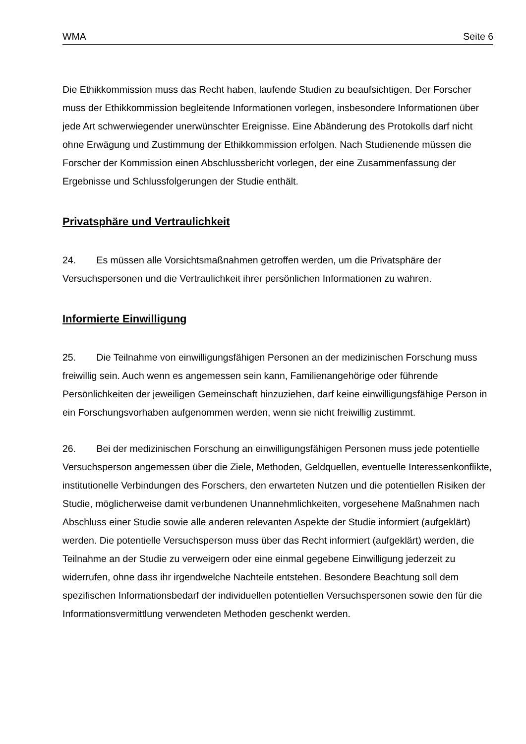WMA Seite 6
Die Ethikkommission muss das Recht haben, laufende Studien zu beaufsichtigen. Der Forscher muss der Ethikkommission begleitende Informationen vorlegen, insbesondere Informationen über jede Art schwerwiegender unerwünschter Ereignisse. Eine Abänderung des Protokolls darf nicht ohne Erwägung und Zustimmung der Ethikkommission erfolgen. Nach Studienende müssen die Forscher der Kommission einen Abschlussbericht vorlegen, der eine Zusammenfassung der Ergebnisse und Schlussfolgerungen der Studie enthält.
Privatsphäre und Vertraulichkeit
24. Es müssen alle Vorsichtsmaßnahmen getroffen werden, um die Privatsphäre der Versuchspersonen und die Vertraulichkeit ihrer persönlichen Informationen zu wahren.
Informierte Einwilligung
25. Die Teilnahme von einwilligungsfähigen Personen an der medizinischen Forschung muss freiwillig sein. Auch wenn es angemessen sein kann, Familienangehörige oder führende Persönlichkeiten der jeweiligen Gemeinschaft hinzuziehen, darf keine einwilligungsfähige Person in ein Forschungsvorhaben aufgenommen werden, wenn sie nicht freiwillig zustimmt.
26. Bei der medizinischen Forschung an einwilligungsfähigen Personen muss jede potentielle Versuchsperson angemessen über die Ziele, Methoden, Geldquellen, eventuelle Interessenkonflikte, institutionelle Verbindungen des Forschers, den erwarteten Nutzen und die potentiellen Risiken der Studie, möglicherweise damit verbundenen Unannehmlichkeiten, vorgesehene Maßnahmen nach Abschluss einer Studie sowie alle anderen relevanten Aspekte der Studie informiert (aufgeklärt) werden. Die potentielle Versuchsperson muss über das Recht informiert (aufgeklärt) werden, die Teilnahme an der Studie zu verweigern oder eine einmal gegebene Einwilligung jederzeit zu widerrufen, ohne dass ihr irgendwelche Nachteile entstehen. Besondere Beachtung soll dem spezifischen Informationsbedarf der individuellen potentiellen Versuchspersonen sowie den für die Informationsvermittlung verwendeten Methoden geschenkt werden.